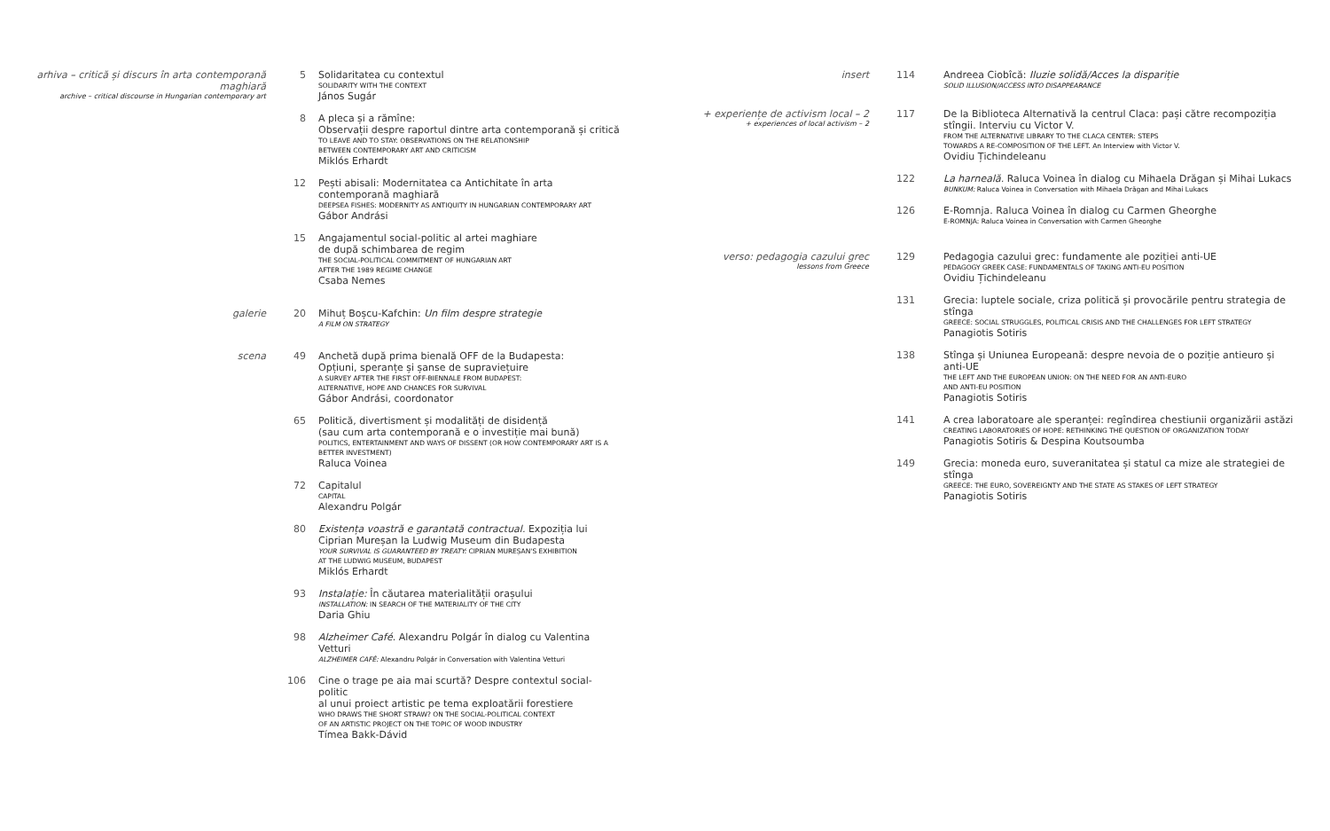arhiva – critică și discurs în arta contemporană maghiară
archive – critical discourse in Hungarian contemporary art
5
Solidaritatea cu contextul
SOLIDARITY WITH THE CONTEXT
János Sugár
8
A pleca și a rămîne:
Observații despre raportul dintre arta contemporană și critică
TO LEAVE AND TO STAY: OBSERVATIONS ON THE RELATIONSHIP
BETWEEN CONTEMPORARY ART AND CRITICISM
Miklós Erhardt
12
Pești abisali: Modernitatea ca Antichitate în arta contemporană maghiară
DEEPSEA FISHES: MODERNITY AS ANTIQUITY IN HUNGARIAN CONTEMPORARY ART
Gábor Andrási
15
Angajamentul social-politic al artei maghiare
de după schimbarea de regim
THE SOCIAL-POLITICAL COMMITMENT OF HUNGARIAN ART
AFTER THE 1989 REGIME CHANGE
Csaba Nemes
galerie 20
Mihuț Boșcu-Kafchin: Un film despre strategie
A FILM ON STRATEGY
scena 49
Anchetă după prima bienală OFF de la Budapesta:
Opțiuni, speranțe și șanse de supraviețuire
A SURVEY AFTER THE FIRST OFF-BIENNALE FROM BUDAPEST:
ALTERNATIVE, HOPE AND CHANCES FOR SURVIVAL
Gábor Andrási, coordonator
65
Politică, divertisment și modalități de disidență
(sau cum arta contemporană e o investiție mai bună)
POLITICS, ENTERTAINMENT AND WAYS OF DISSENT (OR HOW CONTEMPORARY ART IS A BETTER INVESTMENT)
Raluca Voinea
72
Capitalul
CAPITAL
Alexandru Polgár
80
Existența voastră e garantată contractual. Expoziția lui Ciprian Mureșan la Ludwig Museum din Budapesta
YOUR SURVIVAL IS GUARANTEED BY TREATY: CIPRIAN MUREȘAN'S EXHIBITION
AT THE LUDWIG MUSEUM, BUDAPEST
Miklós Erhardt
93
Instalație: În căutarea materialității orașului
INSTALLATION: IN SEARCH OF THE MATERIALITY OF THE CITY
Daria Ghiu
98
Alzheimer Café. Alexandru Polgár în dialog cu Valentina Vetturi
ALZHEIMER CAFÉ: Alexandru Polgár in Conversation with Valentina Vetturi
106
Cine o trage pe aia mai scurtă? Despre contextul social-politic
al unui proiect artistic pe tema exploatării forestiere
WHO DRAWS THE SHORT STRAW? ON THE SOCIAL-POLITICAL CONTEXT
OF AN ARTISTIC PROJECT ON THE TOPIC OF WOOD INDUSTRY
Tímea Bakk-Dávid
insert 114
Andreea Ciobîcă: Iluzie solidă/Acces la dispariție
SOLID ILLUSION/ACCESS INTO DISAPPEARANCE
+ experiențe de activism local – 2
+ experiences of local activism – 2
117
De la Biblioteca Alternativă la centrul Claca: pași către recompoziția stîngii. Interviu cu Victor V.
FROM THE ALTERNATIVE LIBRARY TO THE CLACA CENTER: STEPS
TOWARDS A RE-COMPOSITION OF THE LEFT. An Interview with Victor V.
Ovidiu Țichindeleanu
122
La harneală. Raluca Voinea în dialog cu Mihaela Drăgan și Mihai Lukacs
BUNKUM: Raluca Voinea in Conversation with Mihaela Drăgan and Mihai Lukacs
126
E-Romnja. Raluca Voinea în dialog cu Carmen Gheorghe
E-ROMNJA: Raluca Voinea in Conversation with Carmen Gheorghe
verso: pedagogia cazului grec
lessons from Greece
129
Pedagogia cazului grec: fundamente ale poziției anti-UE
PEDAGOGY GREEK CASE: FUNDAMENTALS OF TAKING ANTI-EU POSITION
Ovidiu Țichindeleanu
131
Grecia: luptele sociale, criza politică și provocările pentru strategia de stînga
GREECE: SOCIAL STRUGGLES, POLITICAL CRISIS AND THE CHALLENGES FOR LEFT STRATEGY
Panagiotis Sotiris
138
Stînga și Uniunea Europeană: despre nevoia de o poziție antieuro și anti-UE
THE LEFT AND THE EUROPEAN UNION: ON THE NEED FOR AN ANTI-EURO
AND ANTI-EU POSITION
Panagiotis Sotiris
141
A crea laboratoare ale speranței: regîndirea chestiunii organizării astăzi
CREATING LABORATORIES OF HOPE: RETHINKING THE QUESTION OF ORGANIZATION TODAY
Panagiotis Sotiris & Despina Koutsoumba
149
Grecia: moneda euro, suveranitatea și statul ca mize ale strategiei de stînga
GREECE: THE EURO, SOVEREIGNTY AND THE STATE AS STAKES OF LEFT STRATEGY
Panagiotis Sotiris